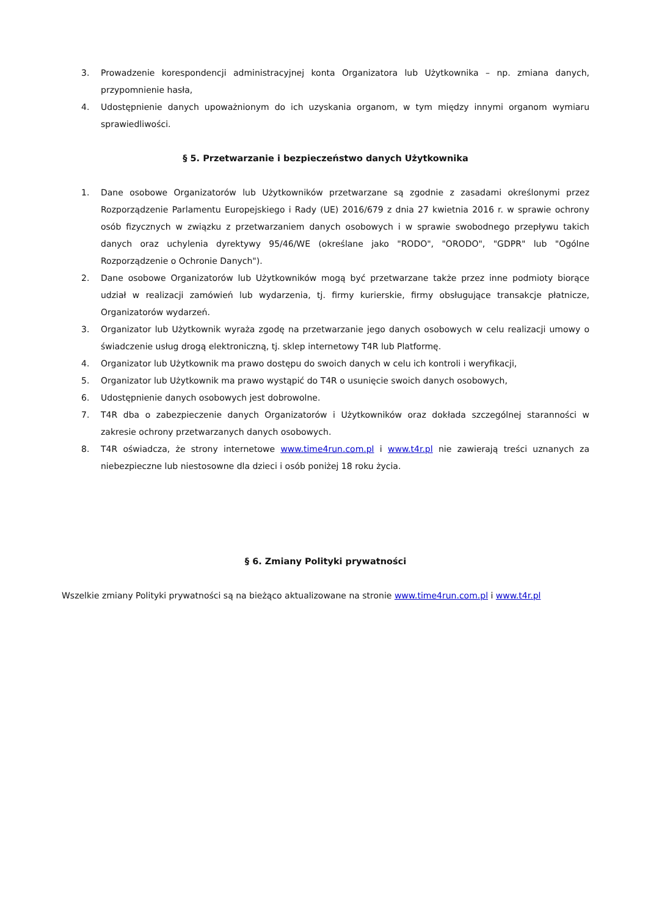3. Prowadzenie korespondencji administracyjnej konta Organizatora lub Użytkownika – np. zmiana danych, przypomnienie hasła,
4. Udostępnienie danych upoważnionym do ich uzyskania organom, w tym między innymi organom wymiaru sprawiedliwości.
§ 5. Przetwarzanie i bezpieczeństwo danych Użytkownika
1. Dane osobowe Organizatorów lub Użytkowników przetwarzane są zgodnie z zasadami określonymi przez Rozporządzenie Parlamentu Europejskiego i Rady (UE) 2016/679 z dnia 27 kwietnia 2016 r. w sprawie ochrony osób fizycznych w związku z przetwarzaniem danych osobowych i w sprawie swobodnego przepływu takich danych oraz uchylenia dyrektywy 95/46/WE (określane jako "RODO", "ORODO", "GDPR" lub "Ogólne Rozporządzenie o Ochronie Danych").
2. Dane osobowe Organizatorów lub Użytkowników mogą być przetwarzane także przez inne podmioty biorące udział w realizacji zamówień lub wydarzenia, tj. firmy kurierskie, firmy obsługujące transakcje płatnicze, Organizatorów wydarzeń.
3. Organizator lub Użytkownik wyraża zgodę na przetwarzanie jego danych osobowych w celu realizacji umowy o świadczenie usług drogą elektroniczną, tj. sklep internetowy T4R lub Platformę.
4. Organizator lub Użytkownik ma prawo dostępu do swoich danych w celu ich kontroli i weryfikacji,
5. Organizator lub Użytkownik ma prawo wystąpić do T4R o usunięcie swoich danych osobowych,
6. Udostępnienie danych osobowych jest dobrowolne.
7. T4R dba o zabezpieczenie danych Organizatorów i Użytkowników oraz dokłada szczególnej staranności w zakresie ochrony przetwarzanych danych osobowych.
8. T4R oświadcza, że strony internetowe www.time4run.com.pl i www.t4r.pl nie zawierają treści uznanych za niebezpieczne lub niestosowne dla dzieci i osób poniżej 18 roku życia.
§ 6. Zmiany Polityki prywatności
Wszelkie zmiany Polityki prywatności są na bieżąco aktualizowane na stronie www.time4run.com.pl i www.t4r.pl